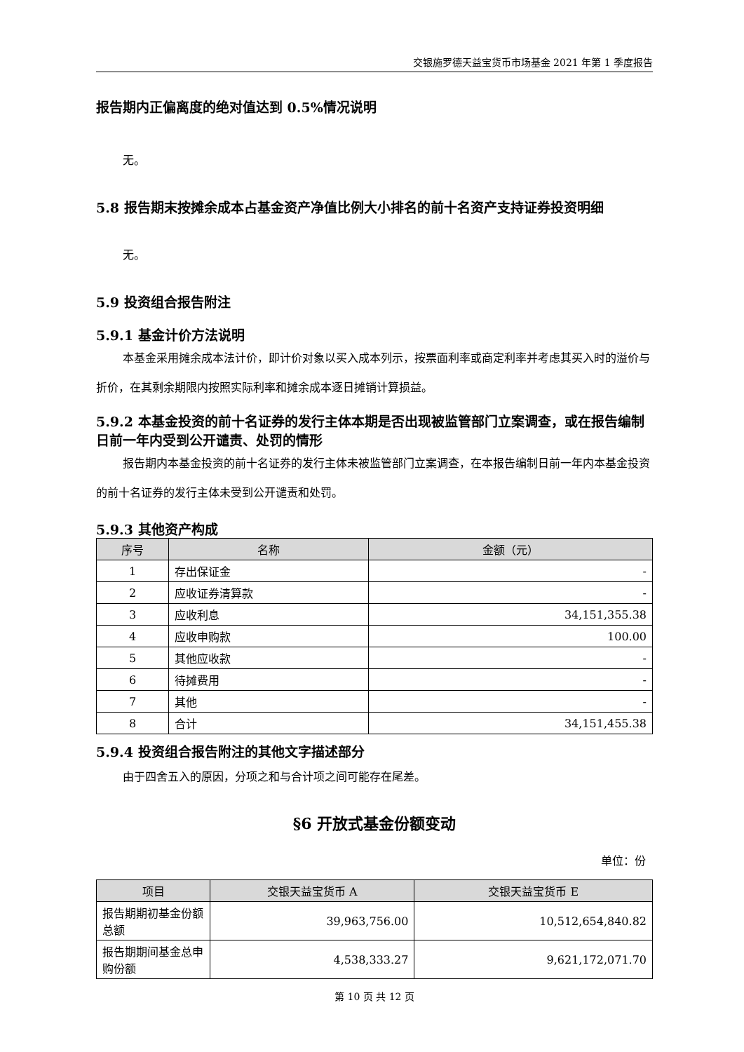交银施罗德天益宝货币市场基金 2021 年第 1 季度报告
报告期内正偏离度的绝对值达到 0.5%情况说明
无。
5.8 报告期末按摊余成本占基金资产净值比例大小排名的前十名资产支持证券投资明细
无。
5.9 投资组合报告附注
5.9.1 基金计价方法说明
本基金采用摊余成本法计价，即计价对象以买入成本列示，按票面利率或商定利率并考虑其买入时的溢价与折价，在其剩余期限内按照实际利率和摊余成本逐日摊销计算损益。
5.9.2 本基金投资的前十名证券的发行主体本期是否出现被监管部门立案调查，或在报告编制日前一年内受到公开谴责、处罚的情形
报告期内本基金投资的前十名证券的发行主体未被监管部门立案调查，在本报告编制日前一年内本基金投资的前十名证券的发行主体未受到公开谴责和处罚。
5.9.3 其他资产构成
| 序号 | 名称 | 金额（元） |
| --- | --- | --- |
| 1 | 存出保证金 | - |
| 2 | 应收证券清算款 | - |
| 3 | 应收利息 | 34,151,355.38 |
| 4 | 应收申购款 | 100.00 |
| 5 | 其他应收款 | - |
| 6 | 待摊费用 | - |
| 7 | 其他 | - |
| 8 | 合计 | 34,151,455.38 |
5.9.4 投资组合报告附注的其他文字描述部分
由于四舍五入的原因，分项之和与合计项之间可能存在尾差。
§6 开放式基金份额变动
单位：份
| 项目 | 交银天益宝货币 A | 交银天益宝货币 E |
| --- | --- | --- |
| 报告期期初基金份额总额 | 39,963,756.00 | 10,512,654,840.82 |
| 报告期期间基金总申购份额 | 4,538,333.27 | 9,621,172,071.70 |
第 10 页 共 12 页